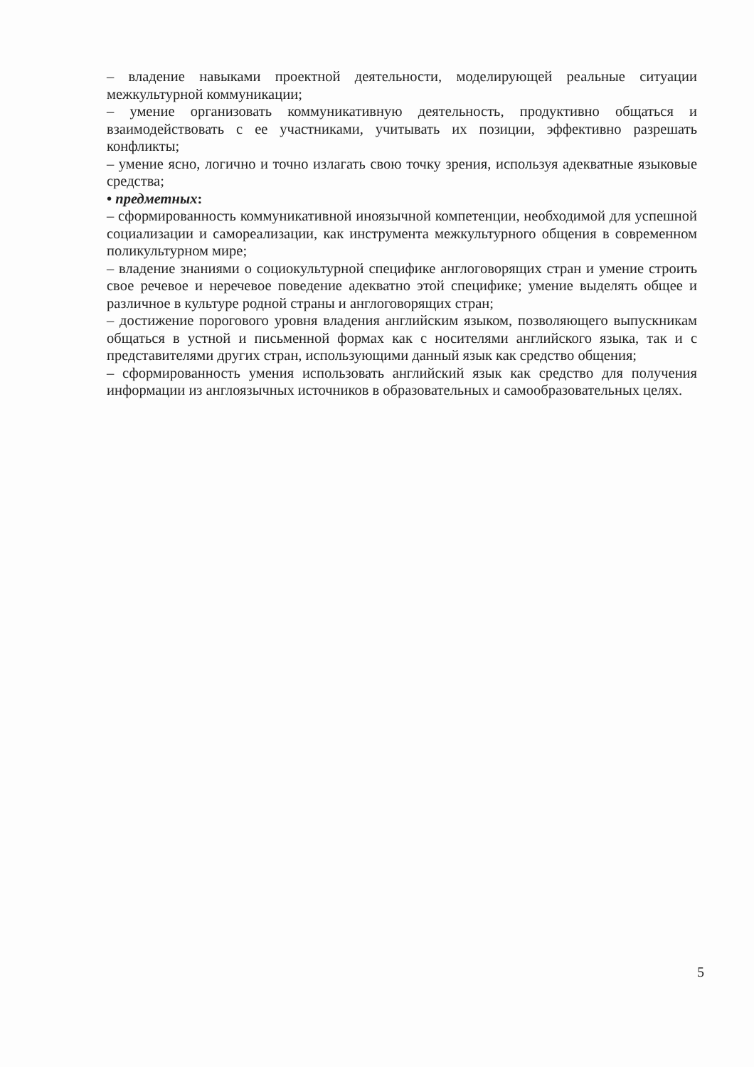– владение навыками проектной деятельности, моделирующей реальные ситуации межкультурной коммуникации;
– умение организовать коммуникативную деятельность, продуктивно общаться и взаимодействовать с ее участниками, учитывать их позиции, эффективно разрешать конфликты;
– умение ясно, логично и точно излагать свою точку зрения, используя адекватные языковые средства;
• предметных:
– сформированность коммуникативной иноязычной компетенции, необходимой для успешной социализации и самореализации, как инструмента межкультурного общения в современном поликультурном мире;
– владение знаниями о социокультурной специфике англоговорящих стран и умение строить свое речевое и неречевое поведение адекватно этой специфике; умение выделять общее и различное в культуре родной страны и англоговорящих стран;
– достижение порогового уровня владения английским языком, позволяющего выпускникам общаться в устной и письменной формах как с носителями английского языка, так и с представителями других стран, использующими данный язык как средство общения;
– сформированность умения использовать английский язык как средство для получения информации из англоязычных источников в образовательных и самообразовательных целях.
5